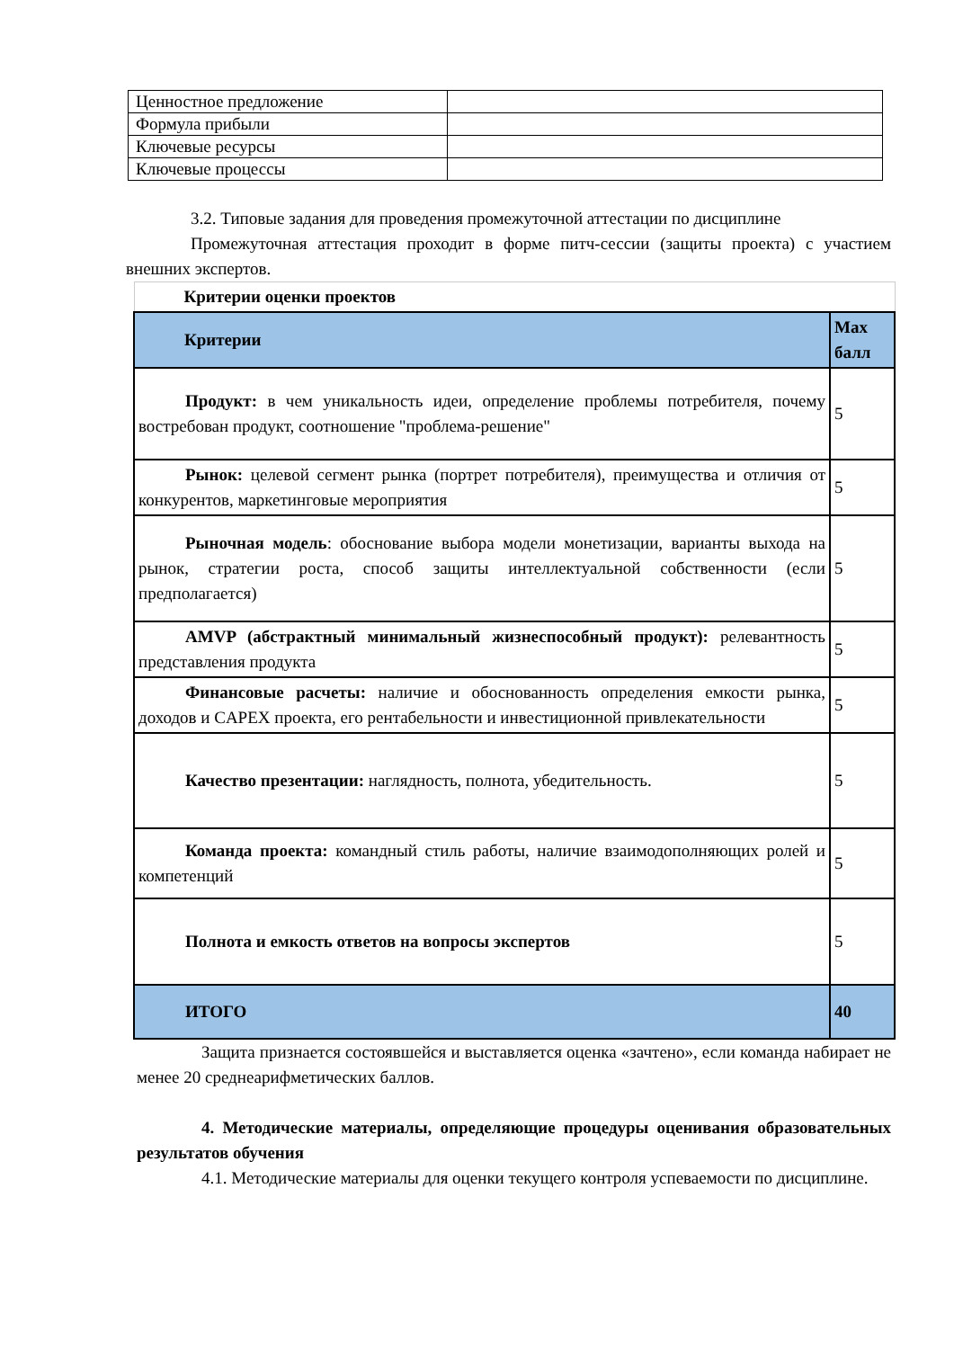| Ценностное предложение | |
| Формула прибыли | |
| Ключевые ресурсы | |
| Ключевые процессы | |
3.2. Типовые задания для проведения промежуточной аттестации по дисциплине
Промежуточная аттестация проходит в форме питч-сессии (защиты проекта) с участием внешних экспертов.
| Критерии оценки проектов | |
| Критерии | Max балл |
| Продукт: в чем уникальность идеи, определение проблемы потребителя, почему востребован продукт, соотношение "проблема-решение" | 5 |
| Рынок: целевой сегмент рынка (портрет потребителя), преимущества и отличия от конкурентов, маркетинговые мероприятия | 5 |
| Рыночная модель : обоснование выбора модели монетизации, варианты выхода на рынок, стратегии роста, способ защиты интеллектуальной собственности (если предполагается) | 5 |
| AMVP (абстрактный минимальный жизнеспособный продукт): релевантность представления продукта | 5 |
| Финансовые расчеты: наличие и обоснованность определения емкости рынка, доходов и CAPEX проекта, его рентабельности и инвестиционной привлекательности | 5 |
| Качество презентации: наглядность, полнота, убедительность. | 5 |
| Команда проекта: командный стиль работы, наличие взаимодополняющих ролей и компетенций | 5 |
| Полнота и емкость ответов на вопросы экспертов | 5 |
| ИТОГО | 40 |
Защита признается состоявшейся и выставляется оценка «зачтено», если команда набирает не менее 20 среднеарифметических баллов.
4. Методические материалы, определяющие процедуры оценивания образовательных результатов обучения
4.1. Методические материалы для оценки текущего контроля успеваемости по дисциплине.